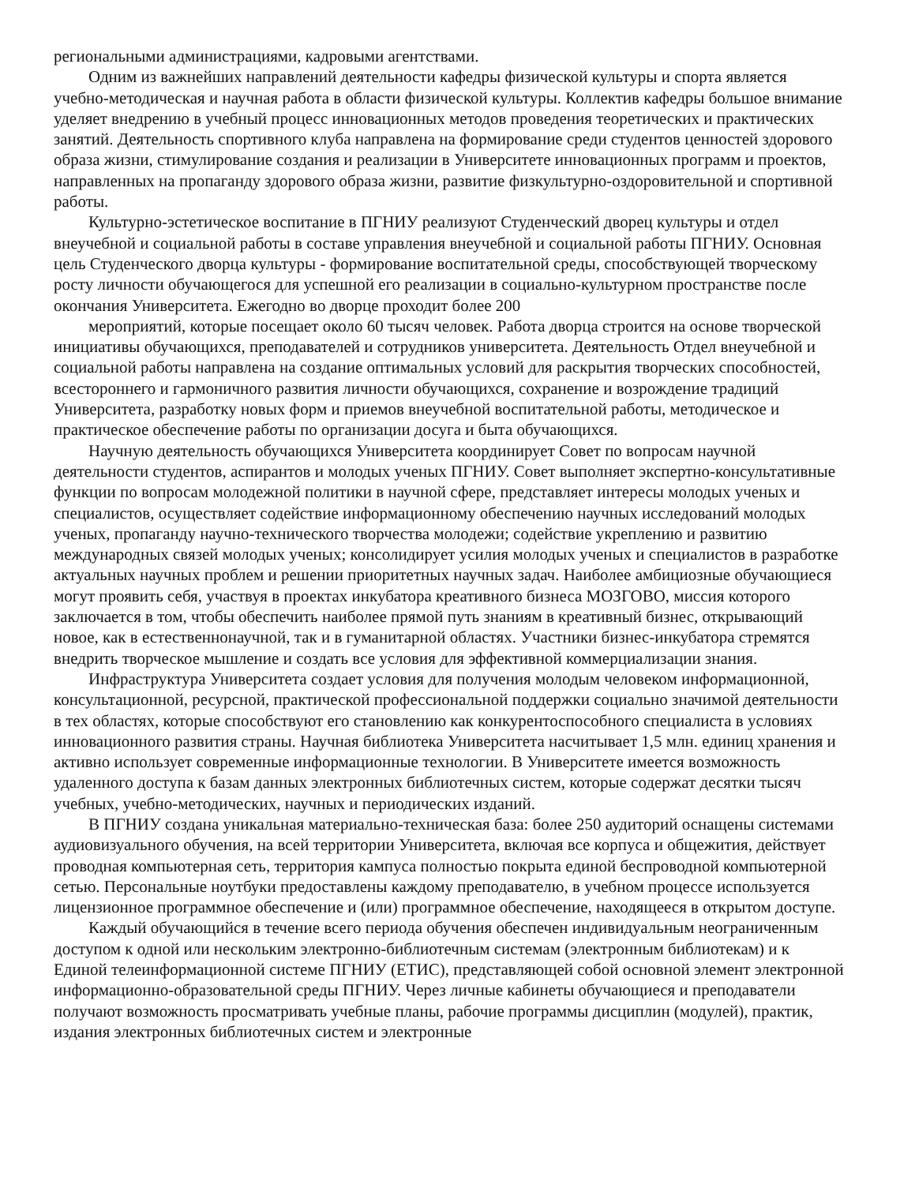региональными администрациями, кадровыми агентствами.
Одним из важнейших направлений деятельности кафедры физической культуры и спорта является учебно-методическая и научная работа в области физической культуры. Коллектив кафедры большое внимание уделяет внедрению в учебный процесс инновационных методов проведения теоретических и практических занятий. Деятельность спортивного клуба направлена на формирование среди студентов ценностей здорового образа жизни, стимулирование создания и реализации в Университете инновационных программ и проектов, направленных на пропаганду здорового образа жизни, развитие физкультурно-оздоровительной и спортивной работы.
Культурно-эстетическое воспитание в ПГНИУ реализуют Студенческий дворец культуры и отдел внеучебной и социальной работы в составе управления внеучебной и социальной работы ПГНИУ. Основная цель Студенческого дворца культуры - формирование воспитательной среды, способствующей творческому росту личности обучающегося для успешной его реализации в социально-культурном пространстве после окончания Университета. Ежегодно во дворце проходит более 200
мероприятий, которые посещает около 60 тысяч человек. Работа дворца строится на основе творческой инициативы обучающихся, преподавателей и сотрудников университета. Деятельность Отдел внеучебной и социальной работы направлена на создание оптимальных условий для раскрытия творческих способностей, всестороннего и гармоничного развития личности обучающихся, сохранение и возрождение традиций Университета, разработку новых форм и приемов внеучебной воспитательной работы, методическое и практическое обеспечение работы по организации досуга и быта обучающихся.
Научную деятельность обучающихся Университета координирует Совет по вопросам научной деятельности студентов, аспирантов и молодых ученых ПГНИУ. Совет выполняет экспертно-консультативные функции по вопросам молодежной политики в научной сфере, представляет интересы молодых ученых и специалистов, осуществляет содействие информационному обеспечению научных исследований молодых ученых, пропаганду научно-технического творчества молодежи; содействие укреплению и развитию международных связей молодых ученых; консолидирует усилия молодых ученых и специалистов в разработке актуальных научных проблем и решении приоритетных научных задач. Наиболее амбициозные обучающиеся могут проявить себя, участвуя в проектах инкубатора креативного бизнеса МОЗГОВО, миссия которого заключается в том, чтобы обеспечить наиболее прямой путь знаниям в креативный бизнес, открывающий новое, как в естественнонаучной, так и в гуманитарной областях. Участники бизнес-инкубатора стремятся внедрить творческое мышление и создать все условия для эффективной коммерциализации знания.
Инфраструктура Университета создает условия для получения молодым человеком информационной, консультационной, ресурсной, практической профессиональной поддержки социально значимой деятельности в тех областях, которые способствуют его становлению как конкурентоспособного специалиста в условиях инновационного развития страны. Научная библиотека Университета насчитывает 1,5 млн. единиц хранения и активно использует современные информационные технологии. В Университете имеется возможность удаленного доступа к базам данных электронных библиотечных систем, которые содержат десятки тысяч учебных, учебно-методических, научных и периодических изданий.
В ПГНИУ создана уникальная материально-техническая база: более 250 аудиторий оснащены системами аудиовизуального обучения, на всей территории Университета, включая все корпуса и общежития, действует проводная компьютерная сеть, территория кампуса полностью покрыта единой беспроводной компьютерной сетью. Персональные ноутбуки предоставлены каждому преподавателю, в учебном процессе используется лицензионное программное обеспечение и (или) программное обеспечение, находящееся в открытом доступе.
Каждый обучающийся в течение всего периода обучения обеспечен индивидуальным неограниченным доступом к одной или нескольким электронно-библиотечным системам (электронным библиотекам) и к Единой телеинформационной системе ПГНИУ (ЕТИС), представляющей собой основной элемент электронной информационно-образовательной среды ПГНИУ. Через личные кабинеты обучающиеся и преподаватели получают возможность просматривать учебные планы, рабочие программы дисциплин (модулей), практик, издания электронных библиотечных систем и электронные